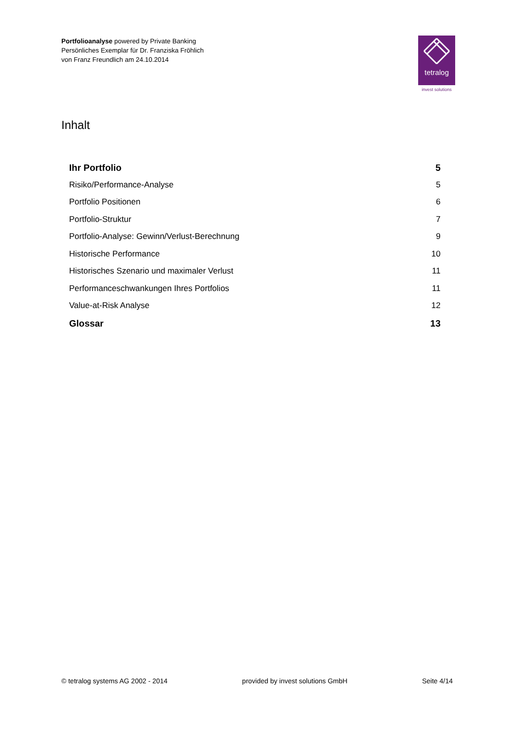Portfolioanalyse powered by Private Banking
Persönliches Exemplar für Dr. Franziska Fröhlich
von Franz Freundlich am 24.10.2014
tetralog
invest solutions
Inhalt
Ihr Portfolio 5
Risiko/Performance-Analyse 5
Portfolio Positionen 6
Portfolio-Struktur 7
Portfolio-Analyse: Gewinn/Verlust-Berechnung 9
Historische Performance 10
Historisches Szenario und maximaler Verlust 11
Performanceschwankungen Ihres Portfolios 11
Value-at-Risk Analyse 12
Glossar 13
© tetralog systems AG 2002 - 2014 provided by invest solutions GmbH Seite 4/14